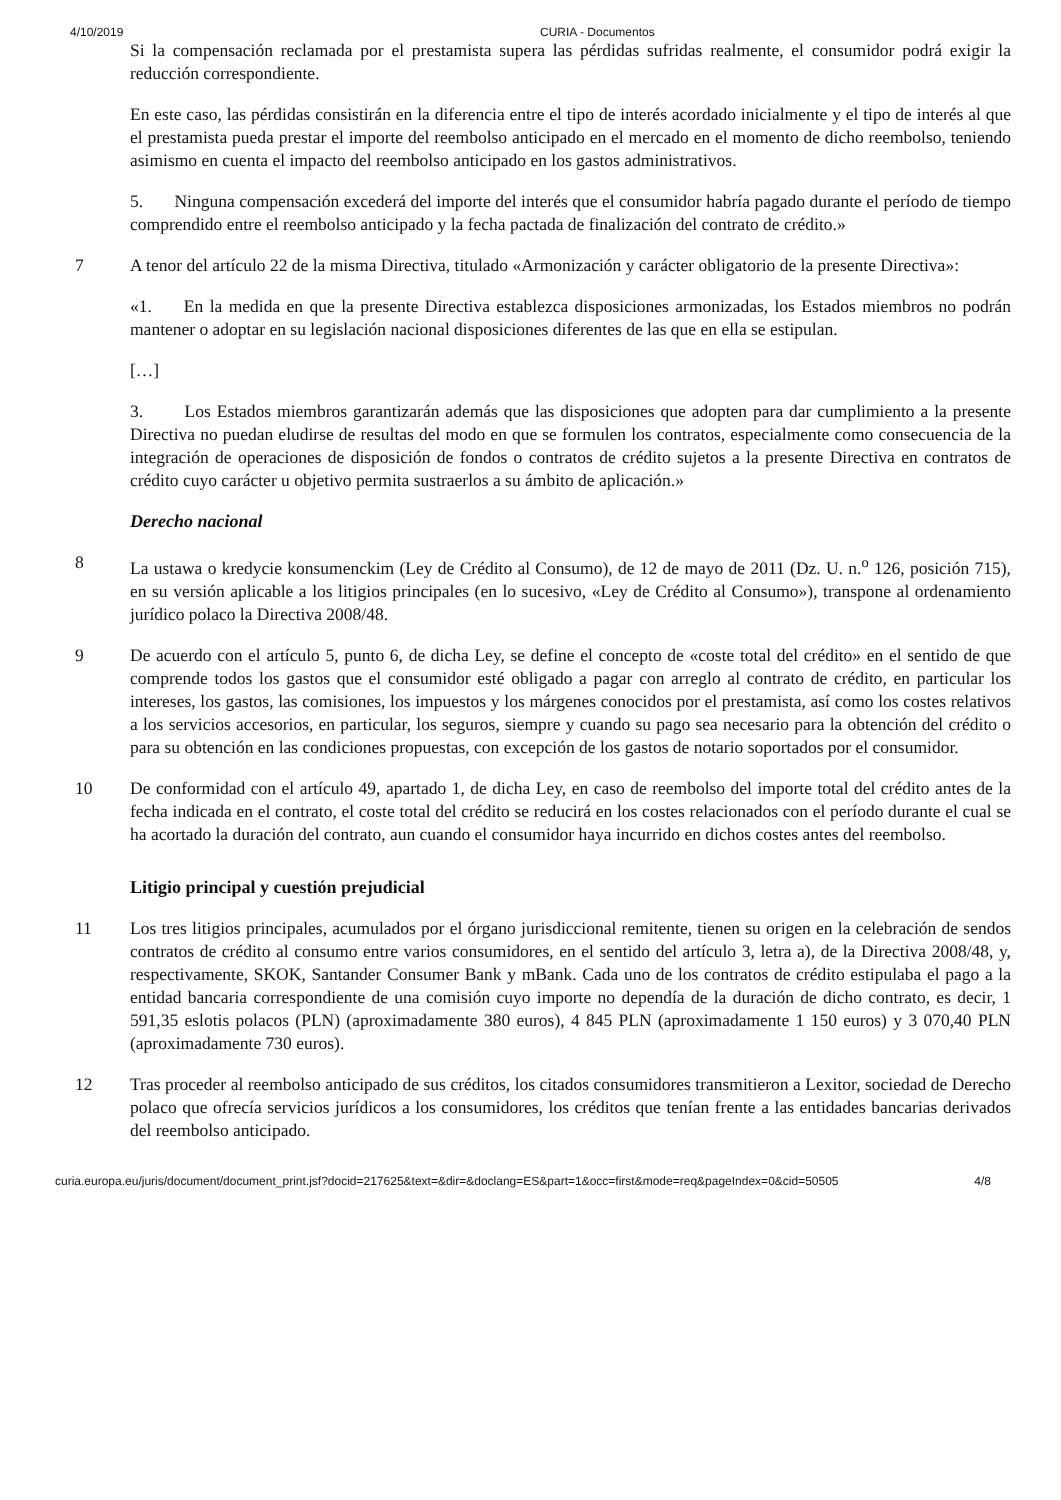4/10/2019 CURIA - Documentos
Si la compensación reclamada por el prestamista supera las pérdidas sufridas realmente, el consumidor podrá exigir la reducción correspondiente.
En este caso, las pérdidas consistirán en la diferencia entre el tipo de interés acordado inicialmente y el tipo de interés al que el prestamista pueda prestar el importe del reembolso anticipado en el mercado en el momento de dicho reembolso, teniendo asimismo en cuenta el impacto del reembolso anticipado en los gastos administrativos.
5. Ninguna compensación excederá del importe del interés que el consumidor habría pagado durante el período de tiempo comprendido entre el reembolso anticipado y la fecha pactada de finalización del contrato de crédito.»
7 A tenor del artículo 22 de la misma Directiva, titulado «Armonización y carácter obligatorio de la presente Directiva»:
«1. En la medida en que la presente Directiva establezca disposiciones armonizadas, los Estados miembros no podrán mantener o adoptar en su legislación nacional disposiciones diferentes de las que en ella se estipulan.
[…]
3. Los Estados miembros garantizarán además que las disposiciones que adopten para dar cumplimiento a la presente Directiva no puedan eludirse de resultas del modo en que se formulen los contratos, especialmente como consecuencia de la integración de operaciones de disposición de fondos o contratos de crédito sujetos a la presente Directiva en contratos de crédito cuyo carácter u objetivo permita sustraerlos a su ámbito de aplicación.»
Derecho nacional
8 La ustawa o kredycie konsumenckim (Ley de Crédito al Consumo), de 12 de mayo de 2011 (Dz. U. n.<sup>o</sup> 126, posición 715), en su versión aplicable a los litigios principales (en lo sucesivo, «Ley de Crédito al Consumo»), transpone al ordenamiento jurídico polaco la Directiva 2008/48.
9 De acuerdo con el artículo 5, punto 6, de dicha Ley, se define el concepto de «coste total del crédito» en el sentido de que comprende todos los gastos que el consumidor esté obligado a pagar con arreglo al contrato de crédito, en particular los intereses, los gastos, las comisiones, los impuestos y los márgenes conocidos por el prestamista, así como los costes relativos a los servicios accesorios, en particular, los seguros, siempre y cuando su pago sea necesario para la obtención del crédito o para su obtención en las condiciones propuestas, con excepción de los gastos de notario soportados por el consumidor.
10 De conformidad con el artículo 49, apartado 1, de dicha Ley, en caso de reembolso del importe total del crédito antes de la fecha indicada en el contrato, el coste total del crédito se reducirá en los costes relacionados con el período durante el cual se ha acortado la duración del contrato, aun cuando el consumidor haya incurrido en dichos costes antes del reembolso.
Litigio principal y cuestión prejudicial
11 Los tres litigios principales, acumulados por el órgano jurisdiccional remitente, tienen su origen en la celebración de sendos contratos de crédito al consumo entre varios consumidores, en el sentido del artículo 3, letra a), de la Directiva 2008/48, y, respectivamente, SKOK, Santander Consumer Bank y mBank. Cada uno de los contratos de crédito estipulaba el pago a la entidad bancaria correspondiente de una comisión cuyo importe no dependía de la duración de dicho contrato, es decir, 1 591,35 eslotis polacos (PLN) (aproximadamente 380 euros), 4 845 PLN (aproximadamente 1 150 euros) y 3 070,40 PLN (aproximadamente 730 euros).
12 Tras proceder al reembolso anticipado de sus créditos, los citados consumidores transmitieron a Lexitor, sociedad de Derecho polaco que ofrecía servicios jurídicos a los consumidores, los créditos que tenían frente a las entidades bancarias derivados del reembolso anticipado.
curia.europa.eu/juris/document/document_print.jsf?docid=217625&text=&dir=&doclang=ES&part=1&occ=first&mode=req&pageIndex=0&cid=50505 4/8